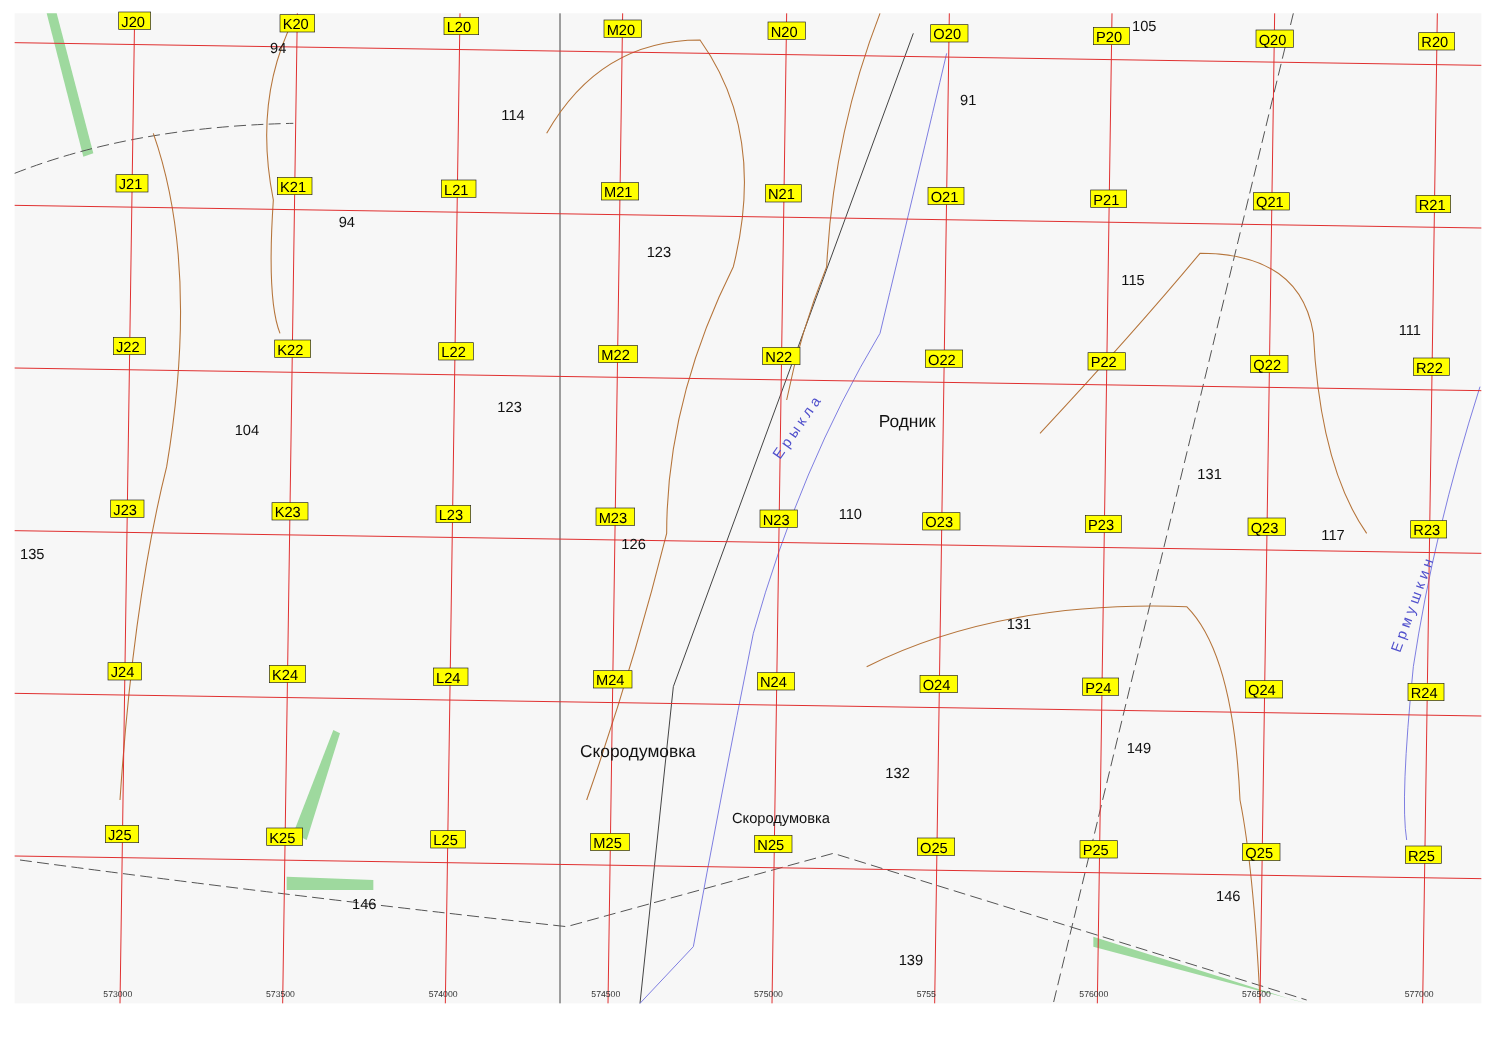94
114
91
105
94
123
115
111
123
104
131
110
135
126
117
131
149
132
146
146
139
Родник
Скородумовка
Скородумовка
Е р ы к л а
Е р м у ш к и н
573000
573500
574000
574500
575000
5755
576000
576500
577000
J20
K20
L20
M20
N20
O20
P20
Q20
R20
J21
K21
L21
M21
N21
O21
P21
Q21
R21
J22
K22
L22
M22
N22
O22
P22
Q22
R22
J23
K23
L23
M23
N23
O23
P23
Q23
R23
J24
K24
L24
M24
N24
O24
P24
Q24
R24
J25
K25
L25
M25
N25
O25
P25
Q25
R25